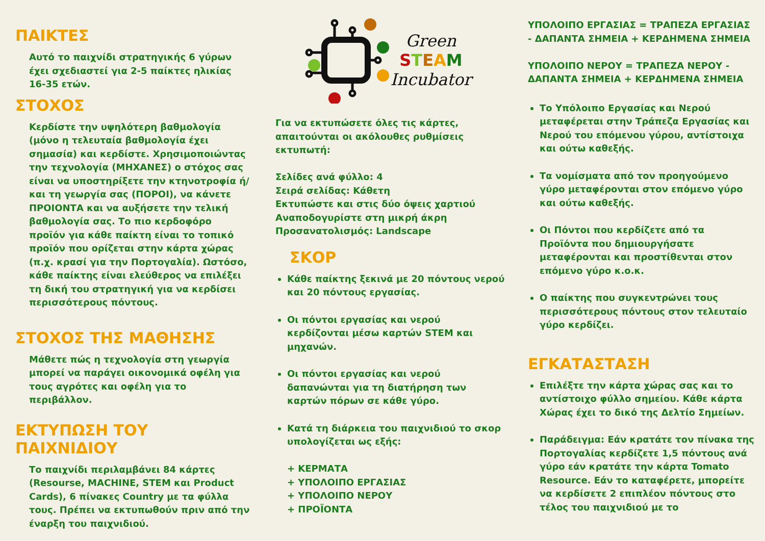ΠΑΙΚΤΕΣ
Αυτό το παιχνίδι στρατηγικής 6 γύρων έχει σχεδιαστεί για 2-5 παίκτες ηλικίας 16-35 ετών.
ΣΤΟΧΟΣ
Κερδίστε την υψηλότερη βαθμολογία (μόνο η τελευταία βαθμολογία έχει σημασία) και κερδίστε. Χρησιμοποιώντας την τεχνολογία (ΜΗΧΑΝΕΣ) ο στόχος σας είναι να υποστηρίξετε την κτηνοτροφία ή/και τη γεωργία σας (ΠΟΡΟΙ), να κάνετε ΠΡΟΙΟΝΤΑ και να αυξήσετε την τελική βαθμολογία σας. Το πιο κερδοφόρο προϊόν για κάθε παίκτη είναι το τοπικό προϊόν που ορίζεται στην κάρτα χώρας (π.χ. κρασί για την Πορτογαλία). Ωστόσο, κάθε παίκτης είναι ελεύθερος να επιλέξει τη δική του στρατηγική για να κερδίσει περισσότερους πόντους.
ΣΤΟΧΟΣ ΤΗΣ ΜΑΘΗΣΗΣ
Μάθετε πώς η τεχνολογία στη γεωργία μπορεί να παράγει οικονομικά οφέλη για τους αγρότες και οφέλη για το περιβάλλον.
ΕΚΤΥΠΩΣΗ ΤΟΥ ΠΑΙΧΝΙΔΙΟΥ
Το παιχνίδι περιλαμβάνει 84 κάρτες (Resourse, MACHINE, STEM και Product Cards), 6 πίνακες Country με τα φύλλα τους. Πρέπει να εκτυπωθούν πριν από την έναρξη του παιχνιδιού.
Green
STEAM
Incubator
Για να εκτυπώσετε όλες τις κάρτες, απαιτούνται οι ακόλουθες ρυθμίσεις εκτυπωτή:
Σελίδες ανά φύλλο: 4
Σειρά σελίδας: Κάθετη
Εκτυπώστε και στις δύο όψεις χαρτιού
Αναποδογυρίστε στη μικρή άκρη
Προσανατολισμός: Landscape
ΣΚΟΡ
Κάθε παίκτης ξεκινά με 20 πόντους νερού και 20 πόντους εργασίας.
Οι πόντοι εργασίας και νερού κερδίζονται μέσω καρτών STEM και μηχανών.
Οι πόντοι εργασίας και νερού δαπανώνται για τη διατήρηση των καρτών πόρων σε κάθε γύρο.
Κατά τη διάρκεια του παιχνιδιού το σκορ υπολογίζεται ως εξής:
+ ΚΕΡΜΑΤΑ
+ ΥΠΟΛΟΙΠΟ ΕΡΓΑΣΙΑΣ
+ ΥΠΟΛΟΙΠΟ ΝΕΡΟΥ
+ ΠΡΟΪΟΝΤΑ
ΥΠΟΛΟΙΠΟ ΕΡΓΑΣΙΑΣ = ΤΡΑΠΕΖΑ ΕΡΓΑΣΙΑΣ - ΔΑΠΑΝΤΑ ΣΗΜΕΙΑ + ΚΕΡΔΗΜΕΝΑ ΣΗΜΕΙΑ
ΥΠΟΛΟΙΠΟ ΝΕΡΟΥ = ΤΡΑΠΕΖΑ ΝΕΡΟΥ - ΔΑΠΑΝΤΑ ΣΗΜΕΙΑ + ΚΕΡΔΗΜΕΝΑ ΣΗΜΕΙΑ
Το Υπόλοιπο Εργασίας και Νερού μεταφέρεται στην Τράπεζα Εργασίας και Νερού του επόμενου γύρου, αντίστοιχα και ούτω καθεξής.
Τα νομίσματα από τον προηγούμενο γύρο μεταφέρονται στον επόμενο γύρο και ούτω καθεξής.
Οι Πόντοι που κερδίζετε από τα Προϊόντα που δημιουργήσατε μεταφέρονται και προστίθενται στον επόμενο γύρο κ.ο.κ.
Ο παίκτης που συγκεντρώνει τους περισσότερους πόντους στον τελευταίο γύρο κερδίζει.
ΕΓΚΑΤΑΣΤΑΣΗ
Επιλέξτε την κάρτα χώρας σας και το αντίστοιχο φύλλο σημείου. Κάθε κάρτα Χώρας έχει το δικό της Δελτίο Σημείων.
Παράδειγμα: Εάν κρατάτε τον πίνακα της Πορτογαλίας κερδίζετε 1,5 πόντους ανά γύρο εάν κρατάτε την κάρτα Tomato Resource. Εάν το καταφέρετε, μπορείτε να κερδίσετε 2 επιπλέον πόντους στο τέλος του παιχνιδιού με το